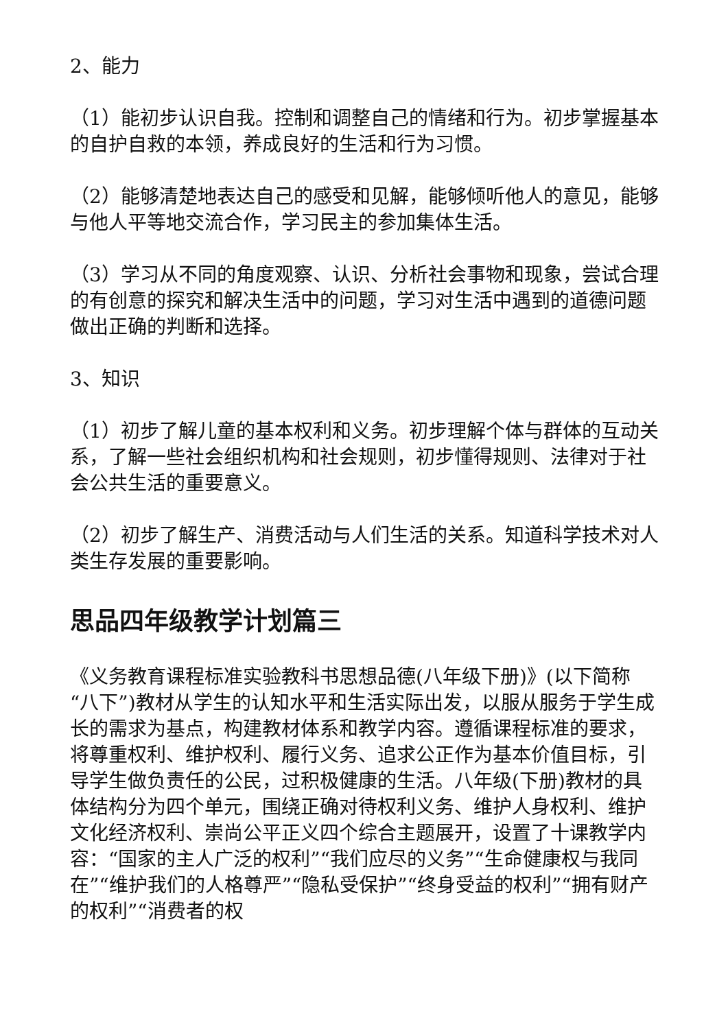2、能力
（1）能初步认识自我。控制和调整自己的情绪和行为。初步掌握基本的自护自救的本领，养成良好的生活和行为习惯。
（2）能够清楚地表达自己的感受和见解，能够倾听他人的意见，能够与他人平等地交流合作，学习民主的参加集体生活。
（3）学习从不同的角度观察、认识、分析社会事物和现象，尝试合理的有创意的探究和解决生活中的问题，学习对生活中遇到的道德问题做出正确的判断和选择。
3、知识
（1）初步了解儿童的基本权利和义务。初步理解个体与群体的互动关系，了解一些社会组织机构和社会规则，初步懂得规则、法律对于社会公共生活的重要意义。
（2）初步了解生产、消费活动与人们生活的关系。知道科学技术对人类生存发展的重要影响。
思品四年级教学计划篇三
《义务教育课程标准实验教科书思想品德(八年级下册)》(以下简称“八下”)教材从学生的认知水平和生活实际出发，以服从服务于学生成长的需求为基点，构建教材体系和教学内容。遵循课程标准的要求，将尊重权利、维护权利、履行义务、追求公正作为基本价值目标，引导学生做负责任的公民，过积极健康的生活。八年级(下册)教材的具体结构分为四个单元，围绕正确对待权利义务、维护人身权利、维护文化经济权利、崇尚公平正义四个综合主题展开，设置了十课教学内容：“国家的主人广泛的权利”“我们应尽的义务”“生命健康权与我同在”“维护我们的人格尊严”“隐私受保护”“终身受益的权利”“拥有财产的权利”“消费者的权